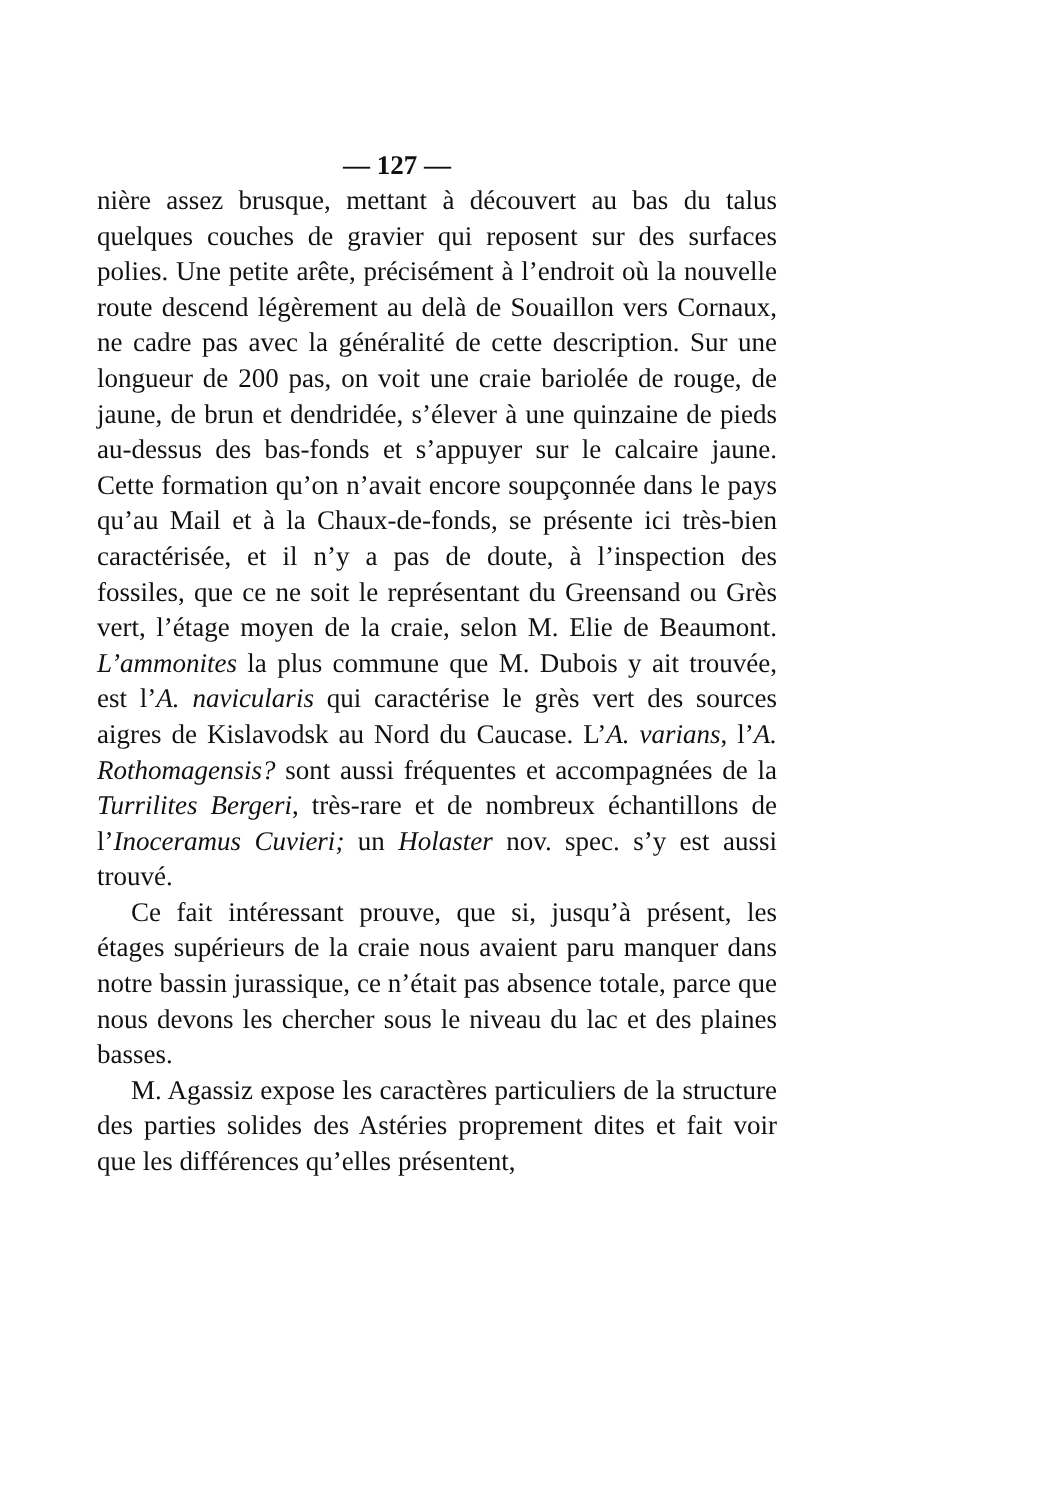— 127 —
nière assez brusque, mettant à découvert au bas du talus quelques couches de gravier qui reposent sur des surfaces polies. Une petite arête, précisément à l’endroit où la nouvelle route descend légèrement au delà de Souaillon vers Cornaux, ne cadre pas avec la généralité de cette description. Sur une longueur de 200 pas, on voit une craie bariolée de rouge, de jaune, de brun et dendridée, s’élever à une quinzaine de pieds au-dessus des bas-fonds et s’appuyer sur le calcaire jaune. Cette formation qu’on n’avait encore soupçonnée dans le pays qu’au Mail et à la Chaux-de-fonds, se présente ici très-bien caractérisée, et il n’y a pas de doute, à l’inspection des fossiles, que ce ne soit le représentant du Greensand ou Grès vert, l’étage moyen de la craie, selon M. Elie de Beaumont. L’ammonites la plus commune que M. Dubois y ait trouvée, est l’A. navicularis qui caractérise le grès vert des sources aigres de Kislavodsk au Nord du Caucase. L’A. varians, l’A. Rothomagensis? sont aussi fréquentes et accompagnées de la Turrilites Bergeri, très-rare et de nombreux échantillons de l’Inoceramus Cuvieri; un Holaster nov. spec. s’y est aussi trouvé.
Ce fait intéressant prouve, que si, jusqu’à présent, les étages supérieurs de la craie nous avaient paru manquer dans notre bassin jurassique, ce n’était pas absence totale, parce que nous devons les chercher sous le niveau du lac et des plaines basses.
M. Agassiz expose les caractères particuliers de la structure des parties solides des Astéries proprement dites et fait voir que les différences qu’elles présentent,